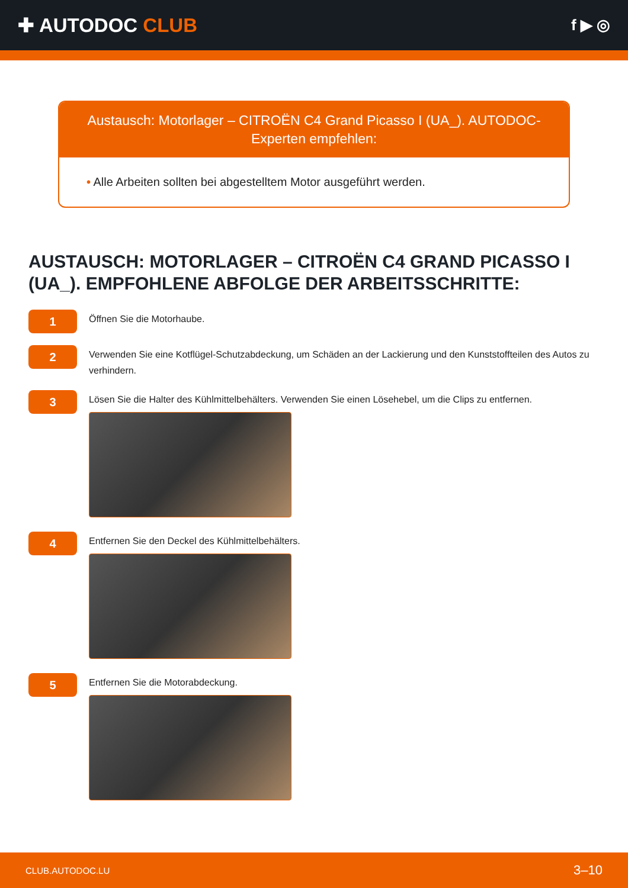✚ AUTODOC CLUB
f ▶ ◎
Austausch: Motorlager – CITROËN C4 Grand Picasso I (UA_). AUTODOC-Experten empfehlen:
• Alle Arbeiten sollten bei abgestelltem Motor ausgeführt werden.
AUSTAUSCH: MOTORLAGER – CITROËN C4 GRAND PICASSO I (UA_). EMPFOHLENE ABFOLGE DER ARBEITSSCHRITTE:
1
Öffnen Sie die Motorhaube.
2
Verwenden Sie eine Kotflügel-Schutzabdeckung, um Schäden an der Lackierung und den Kunststoffteilen des Autos zu verhindern.
3
Lösen Sie die Halter des Kühlmittelbehälters. Verwenden Sie einen Lösehebel, um die Clips zu entfernen.
4
Entfernen Sie den Deckel des Kühlmittelbehälters.
5
Entfernen Sie die Motorabdeckung.
CLUB.AUTODOC.LU 3–10